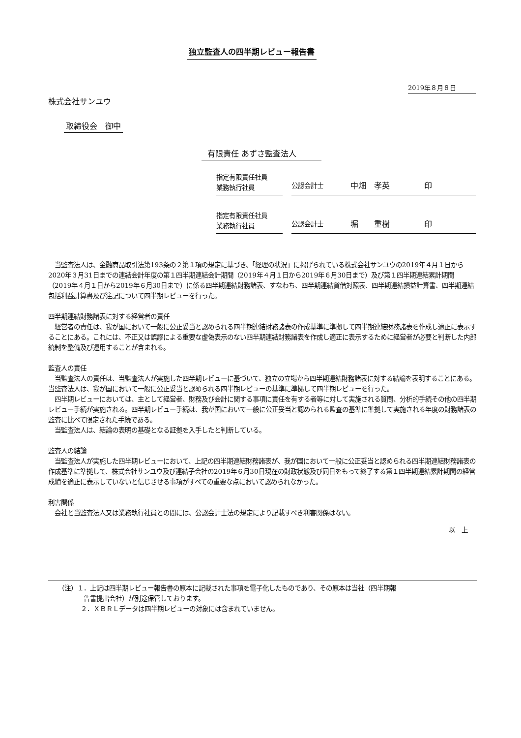独立監査人の四半期レビュー報告書
2019年８月８日
株式会社サンユウ
取締役会　御中
有限責任 あずさ監査法人
指定有限責任社員
業務執行社員
公認会計士 中畑　孝英 印
指定有限責任社員
業務執行社員
公認会計士 堀　　重樹 印
　当監査法人は、金融商品取引法第193条の２第１項の規定に基づき、「経理の状況」に掲げられている株式会社サンユウの2019年４月１日から2020年３月31日までの連結会計年度の第１四半期連結会計期間（2019年４月１日から2019年６月30日まで）及び第１四半期連結累計期間（2019年４月１日から2019年６月30日まで）に係る四半期連結財務諸表、すなわち、四半期連結貸借対照表、四半期連結損益計算書、四半期連結包括利益計算書及び注記について四半期レビューを行った。
四半期連結財務諸表に対する経営者の責任
　経営者の責任は、我が国において一般に公正妥当と認められる四半期連結財務諸表の作成基準に準拠して四半期連結財務諸表を作成し適正に表示することにある。これには、不正又は誤謬による重要な虚偽表示のない四半期連結財務諸表を作成し適正に表示するために経営者が必要と判断した内部統制を整備及び運用することが含まれる。
監査人の責任
　当監査法人の責任は、当監査法人が実施した四半期レビューに基づいて、独立の立場から四半期連結財務諸表に対する結論を表明することにある。当監査法人は、我が国において一般に公正妥当と認められる四半期レビューの基準に準拠して四半期レビューを行った。
　四半期レビューにおいては、主として経営者、財務及び会計に関する事項に責任を有する者等に対して実施される質問、分析的手続その他の四半期レビュー手続が実施される。四半期レビュー手続は、我が国において一般に公正妥当と認められる監査の基準に準拠して実施される年度の財務諸表の監査に比べて限定された手続である。
　当監査法人は、結論の表明の基礎となる証拠を入手したと判断している。
監査人の結論
　当監査法人が実施した四半期レビューにおいて、上記の四半期連結財務諸表が、我が国において一般に公正妥当と認められる四半期連結財務諸表の作成基準に準拠して、株式会社サンユウ及び連結子会社の2019年６月30日現在の財政状態及び同日をもって終了する第１四半期連結累計期間の経営成績を適正に表示していないと信じさせる事項がすべての重要な点において認められなかった。
利害関係
　会社と当監査法人又は業務執行社員との間には、公認会計士法の規定により記載すべき利害関係はない。
以　上
（注）１．上記は四半期レビュー報告書の原本に記載された事項を電子化したものであり、その原本は当社（四半期報
告書提出会社）が別途保管しております。
２．ＸＢＲＬデータは四半期レビューの対象には含まれていません。